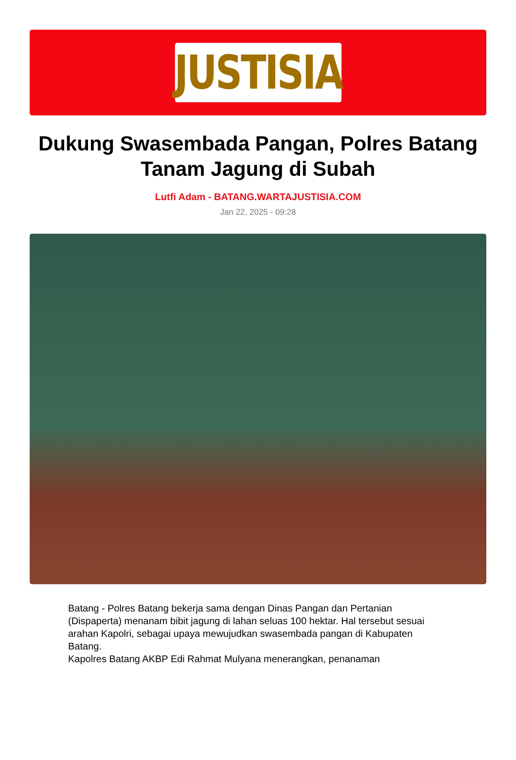JUSTISIA
Dukung Swasembada Pangan, Polres Batang Tanam Jagung di Subah
Lutfi Adam - BATANG.WARTAJUSTISIA.COM
Jan 22, 2025 - 09:28
Batang - Polres Batang bekerja sama dengan Dinas Pangan dan Pertanian (Dispaperta) menanam bibit jagung di lahan seluas 100 hektar. Hal tersebut sesuai arahan Kapolri, sebagai upaya mewujudkan swasembada pangan di Kabupaten Batang.
Kapolres Batang AKBP Edi Rahmat Mulyana menerangkan, penanaman